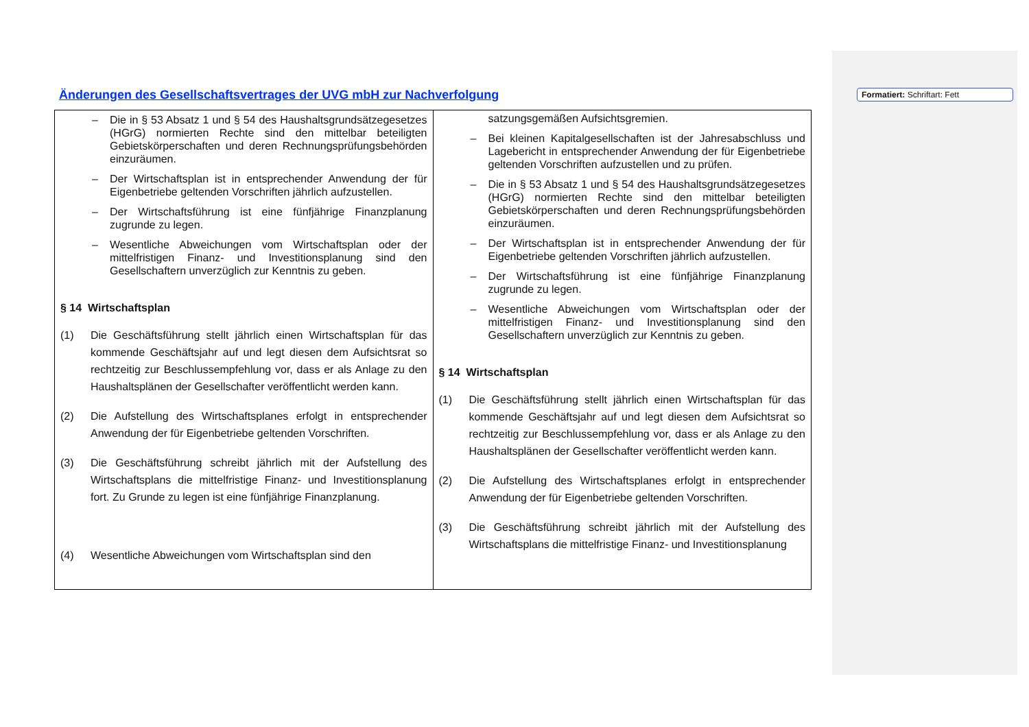Änderungen des Gesellschaftsvertrages der UVG mbH zur Nachverfolgung
Formatiert: Schriftart: Fett
| – Die in § 53 Absatz 1 und § 54 des Haushaltsgrundsätzegesetzes (HGrG) normierten Rechte sind den mittelbar beteiligten Gebietskörperschaften und deren Rechnungsprüfungsbehörden einzuräumen. – Der Wirtschaftsplan ist in entsprechender Anwendung der für Eigenbetriebe geltenden Vorschriften jährlich aufzustellen. – Der Wirtschaftsführung ist eine fünfjährige Finanzplanung zugrunde zu legen. – Wesentliche Abweichungen vom Wirtschaftsplan oder der mittelfristigen Finanz- und Investitionsplanung sind den Gesellschaftern unverzüglich zur Kenntnis zu geben. § 14 Wirtschaftsplan (1) Die Geschäftsführung stellt jährlich einen Wirtschaftsplan für das kommende Geschäftsjahr auf und legt diesen dem Aufsichtsrat so rechtzeitig zur Beschlussempfehlung vor, dass er als Anlage zu den Haushaltsplänen der Gesellschafter veröffentlicht werden kann. (2) Die Aufstellung des Wirtschaftsplanes erfolgt in entsprechender Anwendung der für Eigenbetriebe geltenden Vorschriften. (3) Die Geschäftsführung schreibt jährlich mit der Aufstellung des Wirtschaftsplans die mittelfristige Finanz- und Investitionsplanung fort. Zu Grunde zu legen ist eine fünfjährige Finanzplanung. (4) Wesentliche Abweichungen vom Wirtschaftsplan sind den | satzungsgemäßen Aufsichtsgremien. – Bei kleinen Kapitalgesellschaften ist der Jahresabschluss und Lagebericht in entsprechender Anwendung der für Eigenbetriebe geltenden Vorschriften aufzustellen und zu prüfen. – Die in § 53 Absatz 1 und § 54 des Haushaltsgrundsätzegesetzes (HGrG) normierten Rechte sind den mittelbar beteiligten Gebietskörperschaften und deren Rechnungsprüfungsbehörden einzuräumen. – Der Wirtschaftsplan ist in entsprechender Anwendung der für Eigenbetriebe geltenden Vorschriften jährlich aufzustellen. – Der Wirtschaftsführung ist eine fünfjährige Finanzplanung zugrunde zu legen. – Wesentliche Abweichungen vom Wirtschaftsplan oder der mittelfristigen Finanz- und Investitionsplanung sind den Gesellschaftern unverzüglich zur Kenntnis zu geben. § 14 Wirtschaftsplan (1) Die Geschäftsführung stellt jährlich einen Wirtschaftsplan für das kommende Geschäftsjahr auf und legt diesen dem Aufsichtsrat so rechtzeitig zur Beschlussempfehlung vor, dass er als Anlage zu den Haushaltsplänen der Gesellschafter veröffentlicht werden kann. (2) Die Aufstellung des Wirtschaftsplanes erfolgt in entsprechender Anwendung der für Eigenbetriebe geltenden Vorschriften. (3) Die Geschäftsführung schreibt jährlich mit der Aufstellung des Wirtschaftsplans die mittelfristige Finanz- und Investitionsplanung |